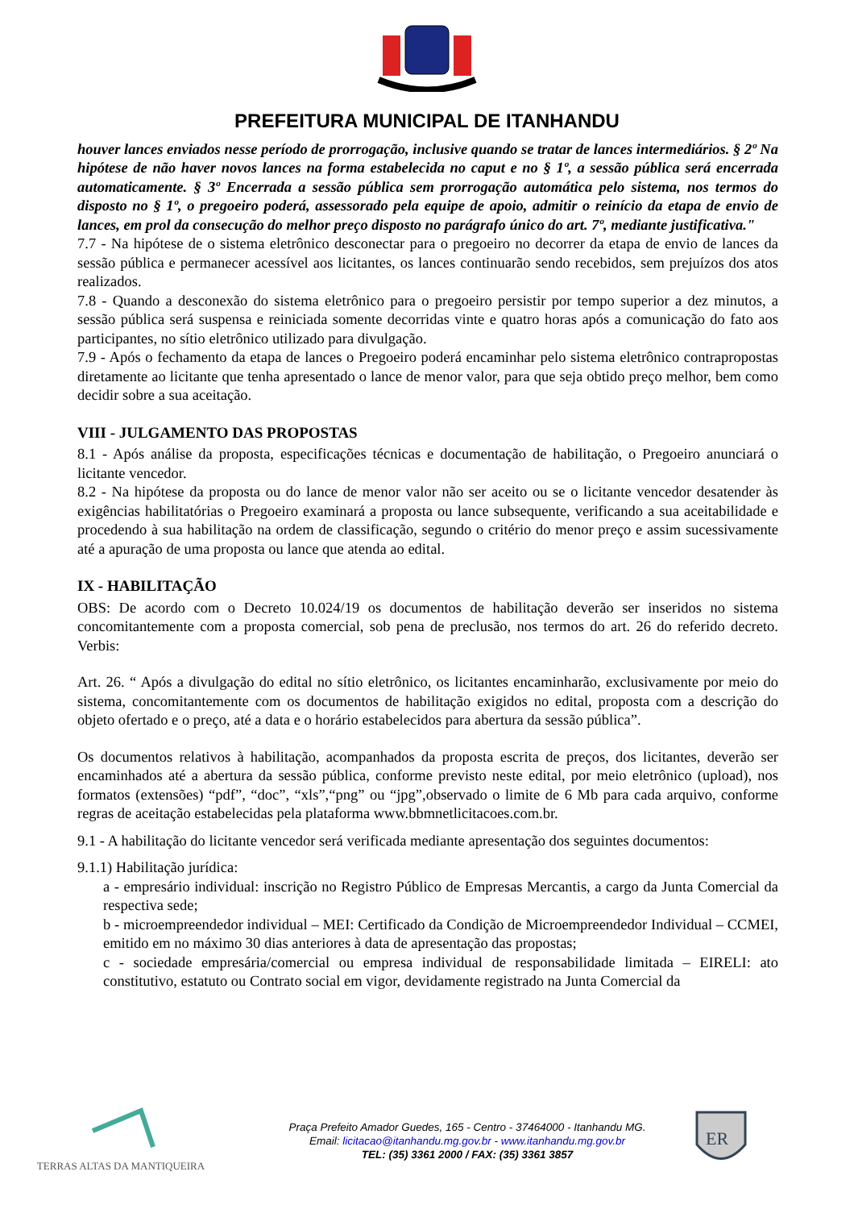PREFEITURA MUNICIPAL DE ITANHANDU
houver lances enviados nesse período de prorrogação, inclusive quando se tratar de lances intermediários. § 2º Na hipótese de não haver novos lances na forma estabelecida no caput e no § 1º, a sessão pública será encerrada automaticamente. § 3º Encerrada a sessão pública sem prorrogação automática pelo sistema, nos termos do disposto no § 1º, o pregoeiro poderá, assessorado pela equipe de apoio, admitir o reinício da etapa de envio de lances, em prol da consecução do melhor preço disposto no parágrafo único do art. 7º, mediante justificativa."
7.7 - Na hipótese de o sistema eletrônico desconectar para o pregoeiro no decorrer da etapa de envio de lances da sessão pública e permanecer acessível aos licitantes, os lances continuarão sendo recebidos, sem prejuízos dos atos realizados.
7.8 - Quando a desconexão do sistema eletrônico para o pregoeiro persistir por tempo superior a dez minutos, a sessão pública será suspensa e reiniciada somente decorridas vinte e quatro horas após a comunicação do fato aos participantes, no sítio eletrônico utilizado para divulgação.
7.9 - Após o fechamento da etapa de lances o Pregoeiro poderá encaminhar pelo sistema eletrônico contrapropostas diretamente ao licitante que tenha apresentado o lance de menor valor, para que seja obtido preço melhor, bem como decidir sobre a sua aceitação.
VIII - JULGAMENTO DAS PROPOSTAS
8.1 - Após análise da proposta, especificações técnicas e documentação de habilitação, o Pregoeiro anunciará o licitante vencedor.
8.2 - Na hipótese da proposta ou do lance de menor valor não ser aceito ou se o licitante vencedor desatender às exigências habilitatórias o Pregoeiro examinará a proposta ou lance subsequente, verificando a sua aceitabilidade e procedendo à sua habilitação na ordem de classificação, segundo o critério do menor preço e assim sucessivamente até a apuração de uma proposta ou lance que atenda ao edital.
IX - HABILITAÇÃO
OBS: De acordo com o Decreto 10.024/19 os documentos de habilitação deverão ser inseridos no sistema concomitantemente com a proposta comercial, sob pena de preclusão, nos termos do art. 26 do referido decreto. Verbis:
Art. 26. “ Após a divulgação do edital no sítio eletrônico, os licitantes encaminharão, exclusivamente por meio do sistema, concomitantemente com os documentos de habilitação exigidos no edital, proposta com a descrição do objeto ofertado e o preço, até a data e o horário estabelecidos para abertura da sessão pública”.
Os documentos relativos à habilitação, acompanhados da proposta escrita de preços, dos licitantes, deverão ser encaminhados até a abertura da sessão pública, conforme previsto neste edital, por meio eletrônico (upload), nos formatos (extensões) “pdf”, “doc”, “xls”,“png” ou “jpg”,observado o limite de 6 Mb para cada arquivo, conforme regras de aceitação estabelecidas pela plataforma www.bbmnetlicitacoes.com.br.
9.1 - A habilitação do licitante vencedor será verificada mediante apresentação dos seguintes documentos:
9.1.1) Habilitação jurídica:
a - empresário individual: inscrição no Registro Público de Empresas Mercantis, a cargo da Junta Comercial da respectiva sede;
b - microempreendedor individual – MEI: Certificado da Condição de Microempreendedor Individual – CCMEI, emitido em no máximo 30 dias anteriores à data de apresentação das propostas;
c - sociedade empresária/comercial ou empresa individual de responsabilidade limitada – EIRELI: ato constitutivo, estatuto ou Contrato social em vigor, devidamente registrado na Junta Comercial da
TERRAS ALTAS DA MANTIQUEIRA
Praça Prefeito Amador Guedes, 165 - Centro - 37464000 - Itanhandu MG.
Email: licitacao@itanhandu.mg.gov.br - www.itanhandu.mg.gov.br
TEL: (35) 3361 2000 / FAX: (35) 3361 3857
ER